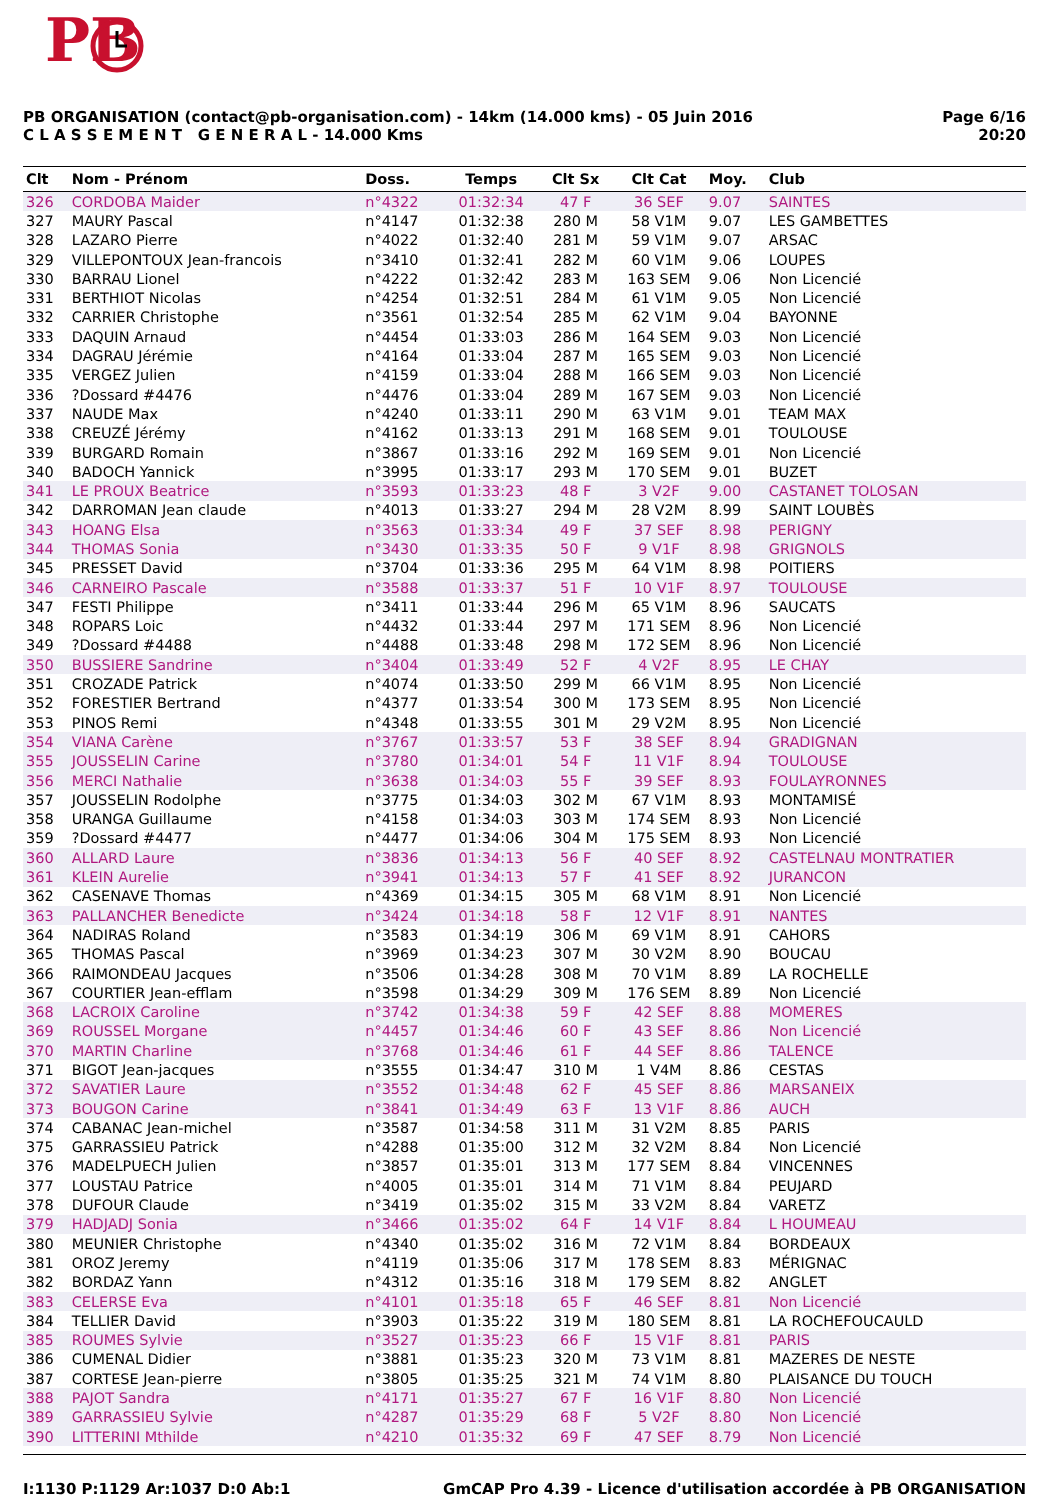PB
PB ORGANISATION (contact@pb-organisation.com) - 14km (14.000 kms) - 05 Juin 2016
C L A S S E M E N T G E N E R A L - 14.000 Kms
Page 6/16
20:20
| Clt | Nom - Prénom | Doss. | Temps | Clt Sx | Clt Cat | Moy. | Club |
| --- | --- | --- | --- | --- | --- | --- | --- |
| 326 | CORDOBA Maider | n°4322 | 01:32:34 | 47 F | 36 SEF | 9.07 | SAINTES |
| 327 | MAURY Pascal | n°4147 | 01:32:38 | 280 M | 58 V1M | 9.07 | LES GAMBETTES |
| 328 | LAZARO Pierre | n°4022 | 01:32:40 | 281 M | 59 V1M | 9.07 | ARSAC |
| 329 | VILLEPONTOUX Jean-francois | n°3410 | 01:32:41 | 282 M | 60 V1M | 9.06 | LOUPES |
| 330 | BARRAU Lionel | n°4222 | 01:32:42 | 283 M | 163 SEM | 9.06 | Non Licencié |
| 331 | BERTHIOT Nicolas | n°4254 | 01:32:51 | 284 M | 61 V1M | 9.05 | Non Licencié |
| 332 | CARRIER Christophe | n°3561 | 01:32:54 | 285 M | 62 V1M | 9.04 | BAYONNE |
| 333 | DAQUIN Arnaud | n°4454 | 01:33:03 | 286 M | 164 SEM | 9.03 | Non Licencié |
| 334 | DAGRAU Jérémie | n°4164 | 01:33:04 | 287 M | 165 SEM | 9.03 | Non Licencié |
| 335 | VERGEZ Julien | n°4159 | 01:33:04 | 288 M | 166 SEM | 9.03 | Non Licencié |
| 336 | ?Dossard #4476 | n°4476 | 01:33:04 | 289 M | 167 SEM | 9.03 | Non Licencié |
| 337 | NAUDE Max | n°4240 | 01:33:11 | 290 M | 63 V1M | 9.01 | TEAM MAX |
| 338 | CREUZÉ Jérémy | n°4162 | 01:33:13 | 291 M | 168 SEM | 9.01 | TOULOUSE |
| 339 | BURGARD Romain | n°3867 | 01:33:16 | 292 M | 169 SEM | 9.01 | Non Licencié |
| 340 | BADOCH Yannick | n°3995 | 01:33:17 | 293 M | 170 SEM | 9.01 | BUZET |
| 341 | LE PROUX Beatrice | n°3593 | 01:33:23 | 48 F | 3 V2F | 9.00 | CASTANET TOLOSAN |
| 342 | DARROMAN Jean claude | n°4013 | 01:33:27 | 294 M | 28 V2M | 8.99 | SAINT LOUBÈS |
| 343 | HOANG Elsa | n°3563 | 01:33:34 | 49 F | 37 SEF | 8.98 | PERIGNY |
| 344 | THOMAS Sonia | n°3430 | 01:33:35 | 50 F | 9 V1F | 8.98 | GRIGNOLS |
| 345 | PRESSET David | n°3704 | 01:33:36 | 295 M | 64 V1M | 8.98 | POITIERS |
| 346 | CARNEIRO Pascale | n°3588 | 01:33:37 | 51 F | 10 V1F | 8.97 | TOULOUSE |
| 347 | FESTI Philippe | n°3411 | 01:33:44 | 296 M | 65 V1M | 8.96 | SAUCATS |
| 348 | ROPARS Loic | n°4432 | 01:33:44 | 297 M | 171 SEM | 8.96 | Non Licencié |
| 349 | ?Dossard #4488 | n°4488 | 01:33:48 | 298 M | 172 SEM | 8.96 | Non Licencié |
| 350 | BUSSIERE Sandrine | n°3404 | 01:33:49 | 52 F | 4 V2F | 8.95 | LE CHAY |
| 351 | CROZADE Patrick | n°4074 | 01:33:50 | 299 M | 66 V1M | 8.95 | Non Licencié |
| 352 | FORESTIER Bertrand | n°4377 | 01:33:54 | 300 M | 173 SEM | 8.95 | Non Licencié |
| 353 | PINOS Remi | n°4348 | 01:33:55 | 301 M | 29 V2M | 8.95 | Non Licencié |
| 354 | VIANA Carène | n°3767 | 01:33:57 | 53 F | 38 SEF | 8.94 | GRADIGNAN |
| 355 | JOUSSELIN Carine | n°3780 | 01:34:01 | 54 F | 11 V1F | 8.94 | TOULOUSE |
| 356 | MERCI Nathalie | n°3638 | 01:34:03 | 55 F | 39 SEF | 8.93 | FOULAYRONNES |
| 357 | JOUSSELIN Rodolphe | n°3775 | 01:34:03 | 302 M | 67 V1M | 8.93 | MONTAMISÉ |
| 358 | URANGA Guillaume | n°4158 | 01:34:03 | 303 M | 174 SEM | 8.93 | Non Licencié |
| 359 | ?Dossard #4477 | n°4477 | 01:34:06 | 304 M | 175 SEM | 8.93 | Non Licencié |
| 360 | ALLARD Laure | n°3836 | 01:34:13 | 56 F | 40 SEF | 8.92 | CASTELNAU MONTRATIER |
| 361 | KLEIN Aurelie | n°3941 | 01:34:13 | 57 F | 41 SEF | 8.92 | JURANCON |
| 362 | CASENAVE Thomas | n°4369 | 01:34:15 | 305 M | 68 V1M | 8.91 | Non Licencié |
| 363 | PALLANCHER Benedicte | n°3424 | 01:34:18 | 58 F | 12 V1F | 8.91 | NANTES |
| 364 | NADIRAS Roland | n°3583 | 01:34:19 | 306 M | 69 V1M | 8.91 | CAHORS |
| 365 | THOMAS Pascal | n°3969 | 01:34:23 | 307 M | 30 V2M | 8.90 | BOUCAU |
| 366 | RAIMONDEAU Jacques | n°3506 | 01:34:28 | 308 M | 70 V1M | 8.89 | LA ROCHELLE |
| 367 | COURTIER Jean-efflam | n°3598 | 01:34:29 | 309 M | 176 SEM | 8.89 | Non Licencié |
| 368 | LACROIX Caroline | n°3742 | 01:34:38 | 59 F | 42 SEF | 8.88 | MOMERES |
| 369 | ROUSSEL Morgane | n°4457 | 01:34:46 | 60 F | 43 SEF | 8.86 | Non Licencié |
| 370 | MARTIN Charline | n°3768 | 01:34:46 | 61 F | 44 SEF | 8.86 | TALENCE |
| 371 | BIGOT Jean-jacques | n°3555 | 01:34:47 | 310 M | 1 V4M | 8.86 | CESTAS |
| 372 | SAVATIER Laure | n°3552 | 01:34:48 | 62 F | 45 SEF | 8.86 | MARSANEIX |
| 373 | BOUGON Carine | n°3841 | 01:34:49 | 63 F | 13 V1F | 8.86 | AUCH |
| 374 | CABANAC Jean-michel | n°3587 | 01:34:58 | 311 M | 31 V2M | 8.85 | PARIS |
| 375 | GARRASSIEU Patrick | n°4288 | 01:35:00 | 312 M | 32 V2M | 8.84 | Non Licencié |
| 376 | MADELPUECH Julien | n°3857 | 01:35:01 | 313 M | 177 SEM | 8.84 | VINCENNES |
| 377 | LOUSTAU Patrice | n°4005 | 01:35:01 | 314 M | 71 V1M | 8.84 | PEUJARD |
| 378 | DUFOUR Claude | n°3419 | 01:35:02 | 315 M | 33 V2M | 8.84 | VARETZ |
| 379 | HADJADJ Sonia | n°3466 | 01:35:02 | 64 F | 14 V1F | 8.84 | L HOUMEAU |
| 380 | MEUNIER Christophe | n°4340 | 01:35:02 | 316 M | 72 V1M | 8.84 | BORDEAUX |
| 381 | OROZ Jeremy | n°4119 | 01:35:06 | 317 M | 178 SEM | 8.83 | MÉRIGNAC |
| 382 | BORDAZ Yann | n°4312 | 01:35:16 | 318 M | 179 SEM | 8.82 | ANGLET |
| 383 | CELERSE Eva | n°4101 | 01:35:18 | 65 F | 46 SEF | 8.81 | Non Licencié |
| 384 | TELLIER David | n°3903 | 01:35:22 | 319 M | 180 SEM | 8.81 | LA ROCHEFOUCAULD |
| 385 | ROUMES Sylvie | n°3527 | 01:35:23 | 66 F | 15 V1F | 8.81 | PARIS |
| 386 | CUMENAL Didier | n°3881 | 01:35:23 | 320 M | 73 V1M | 8.81 | MAZERES DE NESTE |
| 387 | CORTESE Jean-pierre | n°3805 | 01:35:25 | 321 M | 74 V1M | 8.80 | PLAISANCE DU TOUCH |
| 388 | PAJOT Sandra | n°4171 | 01:35:27 | 67 F | 16 V1F | 8.80 | Non Licencié |
| 389 | GARRASSIEU Sylvie | n°4287 | 01:35:29 | 68 F | 5 V2F | 8.80 | Non Licencié |
| 390 | LITTERINI Mthilde | n°4210 | 01:35:32 | 69 F | 47 SEF | 8.79 | Non Licencié |
I:1130 P:1129 Ar:1037 D:0 Ab:1 GmCAP Pro 4.39 - Licence d'utilisation accordée à PB ORGANISATION